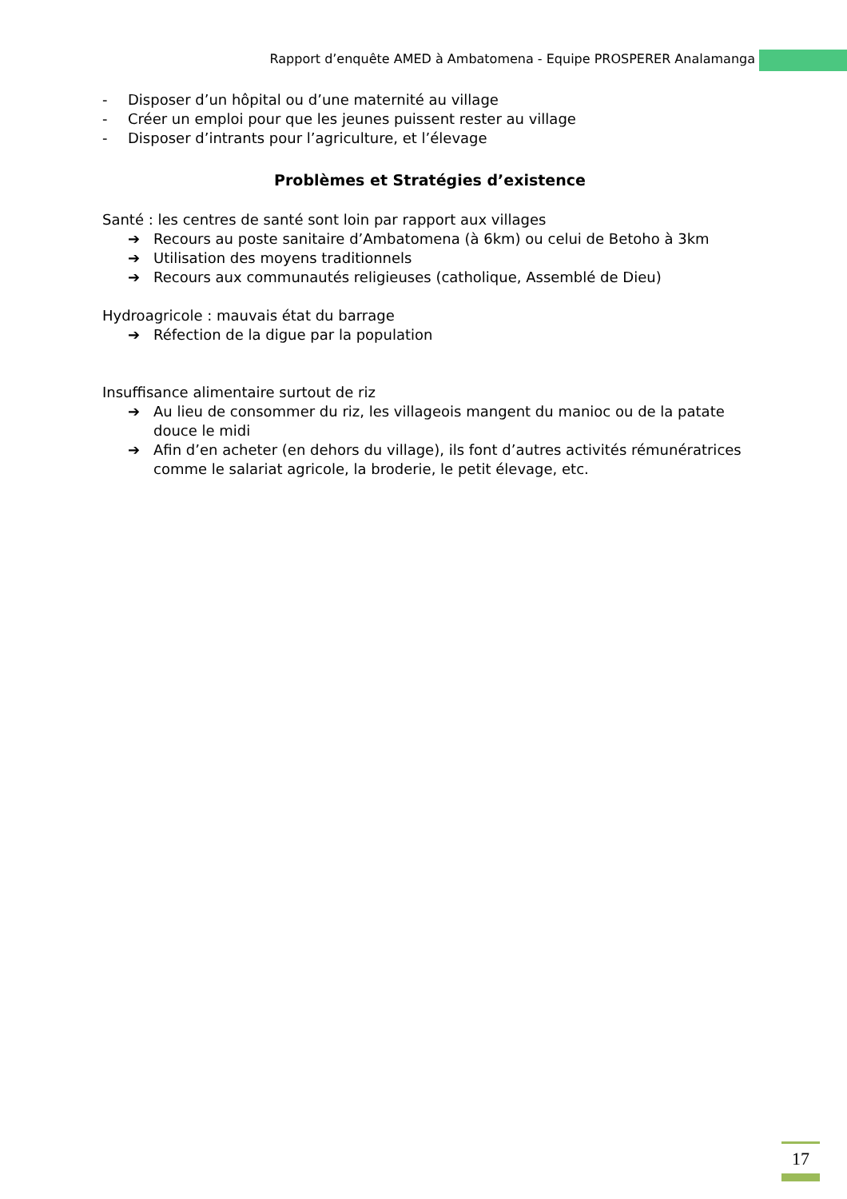Rapport d’enquête AMED à Ambatomena - Equipe PROSPERER Analamanga
- Disposer d’un hôpital ou d’une maternité au village
- Créer un emploi pour que les jeunes puissent rester au village
- Disposer d’intrants pour l’agriculture, et l’élevage
Problèmes et Stratégies d’existence
Santé : les centres de santé sont loin par rapport aux villages
➔ Recours au poste sanitaire d’Ambatomena (à 6km) ou celui de Betoho à 3km
➔ Utilisation des moyens traditionnels
➔ Recours aux communautés religieuses (catholique, Assemblé de Dieu)
Hydroagricole : mauvais état du barrage
➔ Réfection de la digue par la population
Insuffisance alimentaire surtout de riz
➔ Au lieu de consommer du riz, les villageois mangent du manioc ou de la patate douce le midi
➔ Afin d’en acheter (en dehors du village), ils font d’autres activités rémunératrices comme le salariat agricole, la broderie, le petit élevage, etc.
17